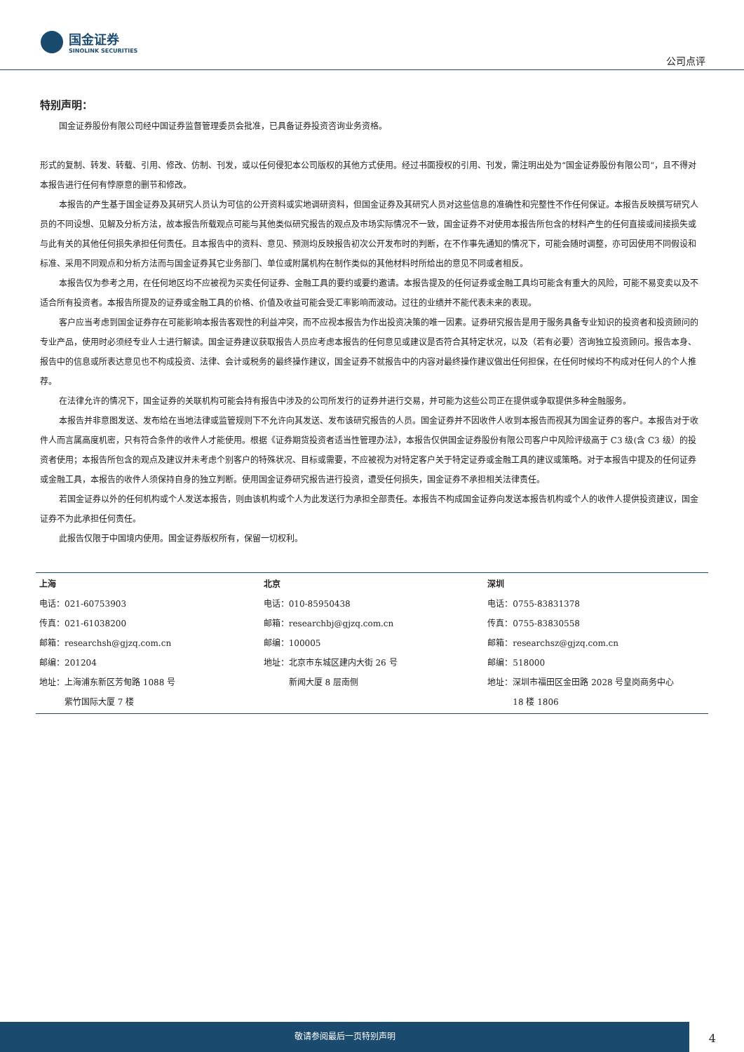国金证券
SINOLINK SECURITIES
公司点评
特别声明：
国金证券股份有限公司经中国证券监督管理委员会批准，已具备证券投资咨询业务资格。
形式的复制、转发、转载、引用、修改、仿制、刊发，或以任何侵犯本公司版权的其他方式使用。经过书面授权的引用、刊发，需注明出处为“国金证券股份有限公司”，且不得对本报告进行任何有悖原意的删节和修改。
本报告的产生基于国金证券及其研究人员认为可信的公开资料或实地调研资料，但国金证券及其研究人员对这些信息的准确性和完整性不作任何保证。本报告反映撰写研究人员的不同设想、见解及分析方法，故本报告所载观点可能与其他类似研究报告的观点及市场实际情况不一致，国金证券不对使用本报告所包含的材料产生的任何直接或间接损失或与此有关的其他任何损失承担任何责任。且本报告中的资料、意见、预测均反映报告初次公开发布时的判断，在不作事先通知的情况下，可能会随时调整，亦可因使用不同假设和标准、采用不同观点和分析方法而与国金证券其它业务部门、单位或附属机构在制作类似的其他材料时所给出的意见不同或者相反。
本报告仅为参考之用，在任何地区均不应被视为买卖任何证券、金融工具的要约或要约邀请。本报告提及的任何证券或金融工具均可能含有重大的风险，可能不易变卖以及不适合所有投资者。本报告所提及的证券或金融工具的价格、价值及收益可能会受汇率影响而波动。过往的业绩并不能代表未来的表现。
客户应当考虑到国金证券存在可能影响本报告客观性的利益冲突，而不应视本报告为作出投资决策的唯一因素。证券研究报告是用于服务具备专业知识的投资者和投资顾问的专业产品，使用时必须经专业人士进行解读。国金证券建议获取报告人员应考虑本报告的任何意见或建议是否符合其特定状况，以及（若有必要）咨询独立投资顾问。报告本身、报告中的信息或所表达意见也不构成投资、法律、会计或税务的最终操作建议，国金证券不就报告中的内容对最终操作建议做出任何担保，在任何时候均不构成对任何人的个人推荐。
在法律允许的情况下，国金证券的关联机构可能会持有报告中涉及的公司所发行的证券并进行交易，并可能为这些公司正在提供或争取提供多种金融服务。
本报告并非意图发送、发布给在当地法律或监管规则下不允许向其发送、发布该研究报告的人员。国金证券并不因收件人收到本报告而视其为国金证券的客户。本报告对于收件人而言属高度机密，只有符合条件的收件人才能使用。根据《证券期货投资者适当性管理办法》，本报告仅供国金证券股份有限公司客户中风险评级高于 C3 级(含 C3 级）的投资者使用；本报告所包含的观点及建议并未考虑个别客户的特殊状况、目标或需要，不应被视为对特定客户关于特定证券或金融工具的建议或策略。对于本报告中提及的任何证券或金融工具，本报告的收件人须保持自身的独立判断。使用国金证券研究报告进行投资，遭受任何损失，国金证券不承担相关法律责任。
若国金证券以外的任何机构或个人发送本报告，则由该机构或个人为此发送行为承担全部责任。本报告不构成国金证券向发送本报告机构或个人的收件人提供投资建议，国金证券不为此承担任何责任。
此报告仅限于中国境内使用。国金证券版权所有，保留一切权利。
| 上海 电话：021-60753903 传真：021-61038200 邮箱：researchsh@gjzq.com.cn 邮编：201204 地址：上海浦东新区芳甸路 1088 号 紫竹国际大厦 7 楼 | 北京 电话：010-85950438 邮箱：researchbj@gjzq.com.cn 邮编：100005 地址：北京市东城区建内大街 26 号 新闻大厦 8 层南侧 | 深圳 电话：0755-83831378 传真：0755-83830558 邮箱：researchsz@gjzq.com.cn 邮编：518000 地址：深圳市福田区金田路 2028 号皇岗商务中心 18 楼 1806 |
敬请参阅最后一页特别声明
4